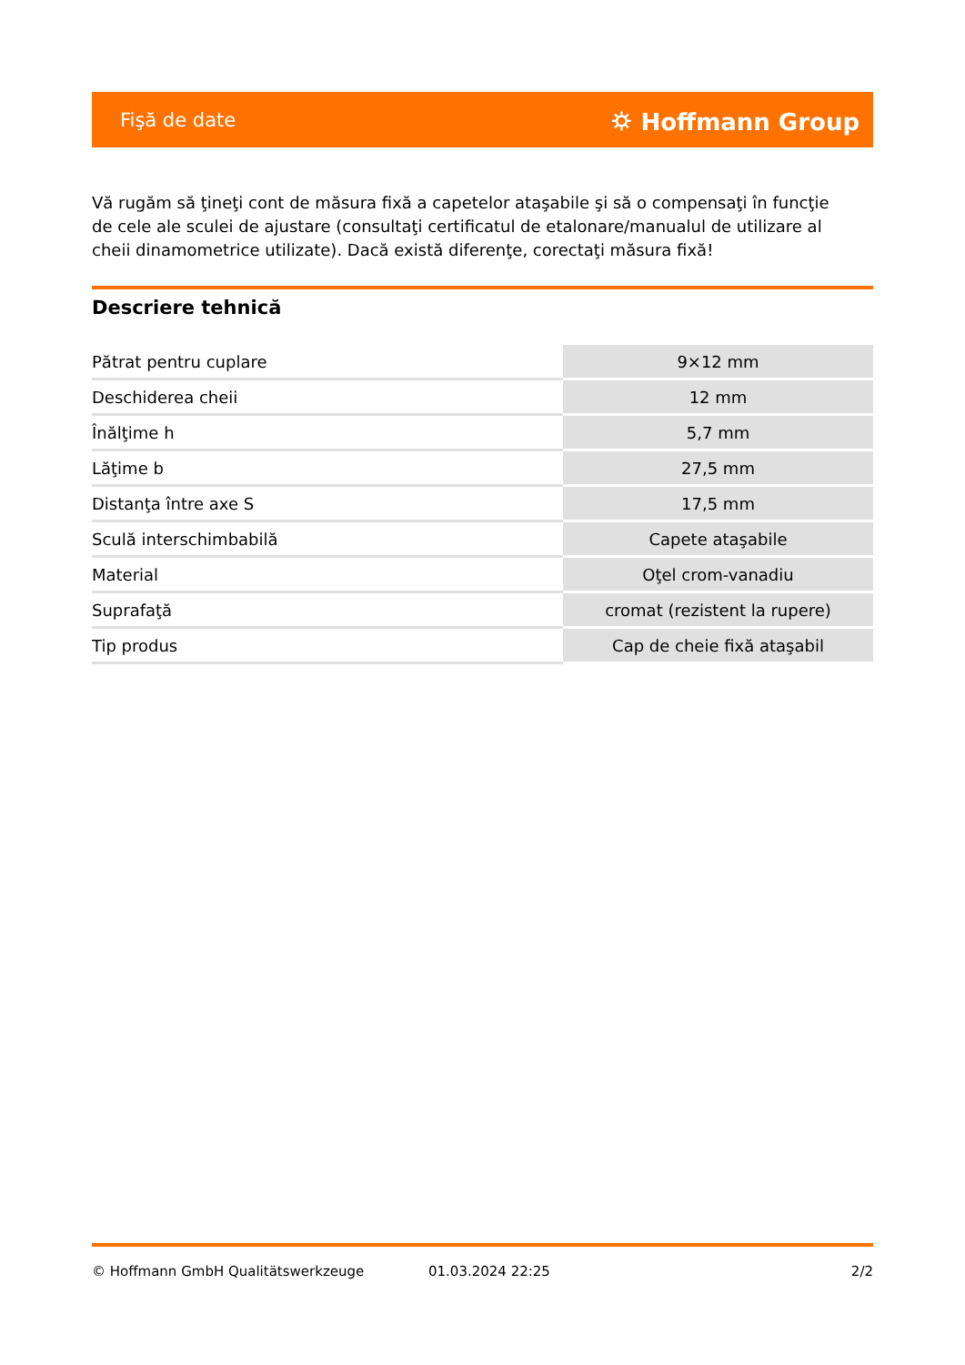Fişă de date ⛭ Hoffmann Group
Vă rugăm să ţineţi cont de măsura fixă a capetelor ataşabile şi să o compensaţi în funcţie de cele ale sculei de ajustare (consultaţi certificatul de etalonare/manualul de utilizare al cheii dinamometrice utilizate). Dacă există diferenţe, corectaţi măsura fixă!
Descriere tehnică
| Pătrat pentru cuplare | 9×12 mm |
| Deschiderea cheii | 12 mm |
| Înălţime h | 5,7 mm |
| Lăţime b | 27,5 mm |
| Distanţa între axe S | 17,5 mm |
| Sculă interschimbabilă | Capete ataşabile |
| Material | Oţel crom-vanadiu |
| Suprafaţă | cromat (rezistent la rupere) |
| Tip produs | Cap de cheie fixă ataşabil |
© Hoffmann GmbH Qualitätswerkzeuge 01.03.2024 22:25 2/2